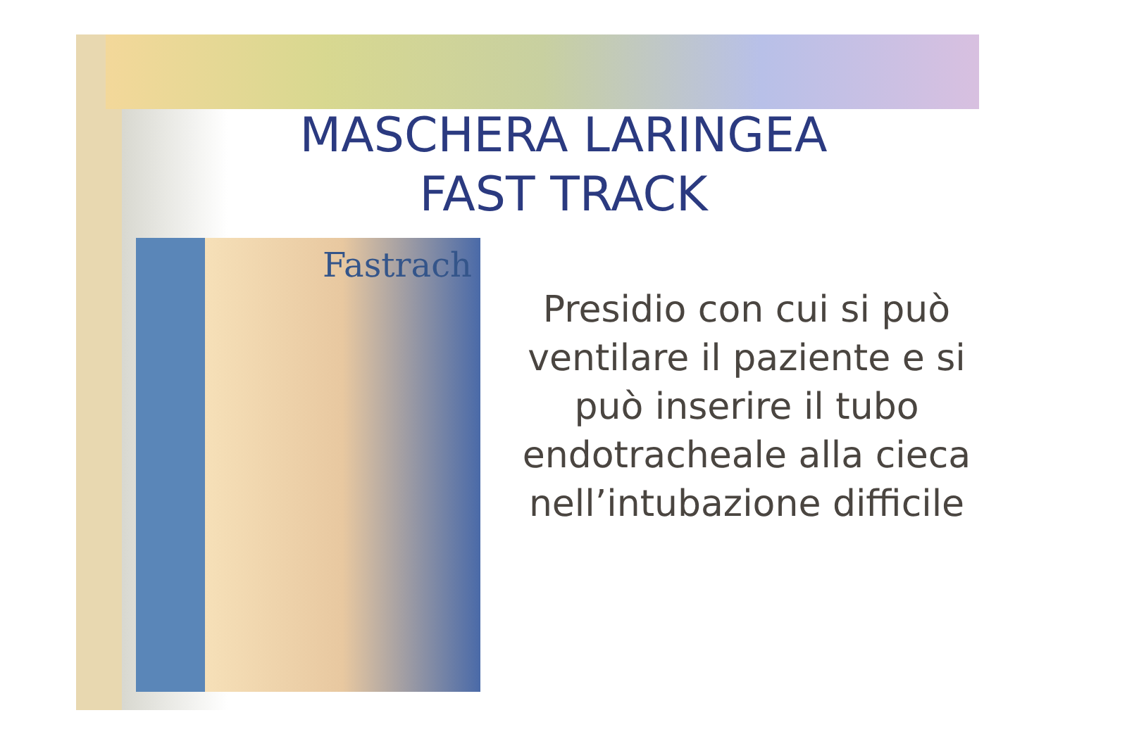MASCHERA LARINGEA
FAST TRACK
Fastrach
Presidio con cui si può ventilare il paziente e si può inserire il tubo endotracheale alla cieca nell’intubazione difficile